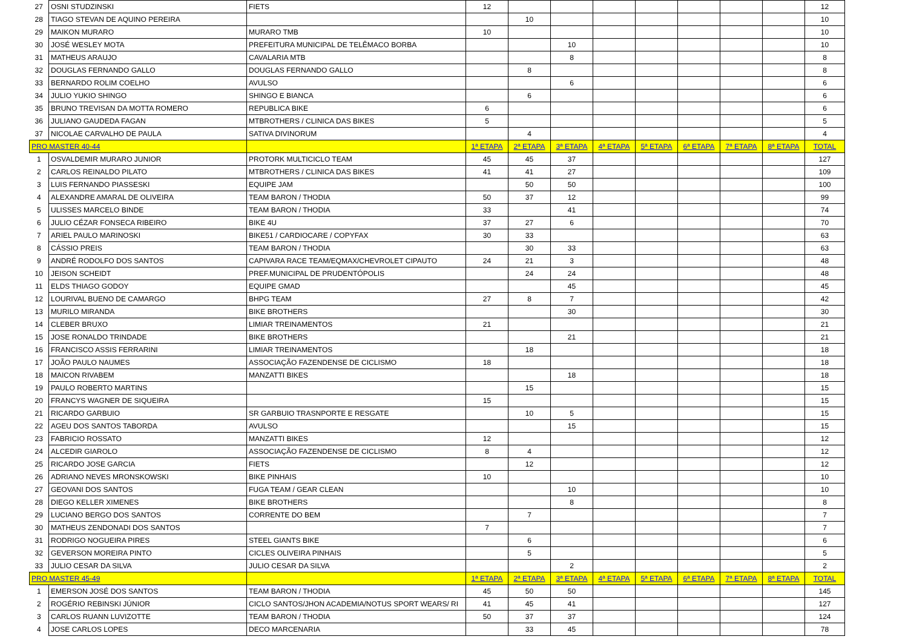| 27 | OSNI STUDZINSKI | FIETS | 12 | | | | | | | | 12 |
| 28 | TIAGO STEVAN DE AQUINO PEREIRA | | | 10 | | | | | | | 10 |
| 29 | MAIKON MURARO | MURARO TMB | 10 | | | | | | | | 10 |
| 30 | JOSÉ WESLEY MOTA | PREFEITURA MUNICIPAL DE TELÊMACO BORBA | | | 10 | | | | | | 10 |
| 31 | MATHEUS ARAUJO | CAVALARIA MTB | | | 8 | | | | | | 8 |
| 32 | DOUGLAS FERNANDO GALLO | DOUGLAS FERNANDO GALLO | | 8 | | | | | | | 8 |
| 33 | BERNARDO ROLIM COELHO | AVULSO | | | 6 | | | | | | 6 |
| 34 | JULIO YUKIO SHINGO | SHINGO E BIANCA | | 6 | | | | | | | 6 |
| 35 | BRUNO TREVISAN DA MOTTA ROMERO | REPUBLICA BIKE | 6 | | | | | | | | 6 |
| 36 | JULIANO GAUDEDA FAGAN | MTBROTHERS / CLINICA DAS BIKES | 5 | | | | | | | | 5 |
| 37 | NICOLAE CARVALHO DE PAULA | SATIVA DIVINORUM | | 4 | | | | | | | 4 |
| PRO MASTER 40-44 | | | 1ª ETAPA | 2ª ETAPA | 3ª ETAPA | 4ª ETAPA | 5ª ETAPA | 6ª ETAPA | 7ª ETAPA | 8ª ETAPA | TOTAL |
| 1 | OSVALDEMIR MURARO JUNIOR | PROTORK MULTICICLO TEAM | 45 | 45 | 37 | | | | | | 127 |
| 2 | CARLOS REINALDO PILATO | MTBROTHERS / CLINICA DAS BIKES | 41 | 41 | 27 | | | | | | 109 |
| 3 | LUIS FERNANDO PIASSESKI | EQUIPE JAM | | 50 | 50 | | | | | | 100 |
| 4 | ALEXANDRE AMARAL DE OLIVEIRA | TEAM BARON / THODIA | 50 | 37 | 12 | | | | | | 99 |
| 5 | ULISSES MARCELO BINDE | TEAM BARON / THODIA | 33 | | 41 | | | | | | 74 |
| 6 | JULIO CÉZAR FONSECA RIBEIRO | BIKE 4U | 37 | 27 | 6 | | | | | | 70 |
| 7 | ARIEL PAULO MARINOSKI | BIKE51 / CARDIOCARE / COPYFAX | 30 | 33 | | | | | | | 63 |
| 8 | CÁSSIO PREIS | TEAM BARON / THODIA | | 30 | 33 | | | | | | 63 |
| 9 | ANDRÉ RODOLFO DOS SANTOS | CAPIVARA RACE TEAM/EQMAX/CHEVROLET CIPAUTO | 24 | 21 | 3 | | | | | | 48 |
| 10 | JEISON SCHEIDT | PREF.MUNICIPAL DE PRUDENTÓPOLIS | | 24 | 24 | | | | | | 48 |
| 11 | ELDS THIAGO GODOY | EQUIPE GMAD | | | 45 | | | | | | 45 |
| 12 | LOURIVAL BUENO DE CAMARGO | BHPG TEAM | 27 | 8 | 7 | | | | | | 42 |
| 13 | MURILO MIRANDA | BIKE BROTHERS | | | 30 | | | | | | 30 |
| 14 | CLEBER BRUXO | LIMIAR TREINAMENTOS | 21 | | | | | | | | 21 |
| 15 | JOSE RONALDO TRINDADE | BIKE BROTHERS | | | 21 | | | | | | 21 |
| 16 | FRANCISCO ASSIS FERRARINI | LIMIAR TREINAMENTOS | | 18 | | | | | | | 18 |
| 17 | JOÃO PAULO NAUMES | ASSOCIAÇÃO FAZENDENSE DE CICLISMO | 18 | | | | | | | | 18 |
| 18 | MAICON RIVABEM | MANZATTI BIKES | | | 18 | | | | | | 18 |
| 19 | PAULO ROBERTO MARTINS | | | 15 | | | | | | | 15 |
| 20 | FRANCYS WAGNER DE SIQUEIRA | | 15 | | | | | | | | 15 |
| 21 | RICARDO GARBUIO | SR GARBUIO TRASNPORTE E RESGATE | | 10 | 5 | | | | | | 15 |
| 22 | AGEU DOS SANTOS TABORDA | AVULSO | | | 15 | | | | | | 15 |
| 23 | FABRICIO ROSSATO | MANZATTI BIKES | 12 | | | | | | | | 12 |
| 24 | ALCEDIR GIAROLO | ASSOCIAÇÃO FAZENDENSE DE CICLISMO | 8 | 4 | | | | | | | 12 |
| 25 | RICARDO JOSE GARCIA | FIETS | | 12 | | | | | | | 12 |
| 26 | ADRIANO NEVES MRONSKOWSKI | BIKE PINHAIS | 10 | | | | | | | | 10 |
| 27 | GEOVANI DOS SANTOS | FUGA TEAM / GEAR CLEAN | | | 10 | | | | | | 10 |
| 28 | DIEGO KELLER XIMENES | BIKE BROTHERS | | | 8 | | | | | | 8 |
| 29 | LUCIANO BERGO DOS SANTOS | CORRENTE DO BEM | | 7 | | | | | | | 7 |
| 30 | MATHEUS ZENDONADI DOS SANTOS | | 7 | | | | | | | | 7 |
| 31 | RODRIGO NOGUEIRA PIRES | STEEL GIANTS BIKE | | 6 | | | | | | | 6 |
| 32 | GEVERSON MOREIRA PINTO | CICLES OLIVEIRA PINHAIS | | 5 | | | | | | | 5 |
| 33 | JULIO CESAR DA SILVA | JULIO CESAR DA SILVA | | | 2 | | | | | | 2 |
| PRO MASTER 45-49 | | | 1ª ETAPA | 2ª ETAPA | 3ª ETAPA | 4ª ETAPA | 5ª ETAPA | 6ª ETAPA | 7ª ETAPA | 8ª ETAPA | TOTAL |
| 1 | EMERSON JOSÉ DOS SANTOS | TEAM BARON / THODIA | 45 | 50 | 50 | | | | | | 145 |
| 2 | ROGÉRIO REBINSKI JÚNIOR | CICLO SANTOS/JHON ACADEMIA/NOTUS SPORT WEARS/ RI | 41 | 45 | 41 | | | | | | 127 |
| 3 | CARLOS RUANN LUVIZOTTE | TEAM BARON / THODIA | 50 | 37 | 37 | | | | | | 124 |
| 4 | JOSE CARLOS LOPES | DECO MARCENARIA | | 33 | 45 | | | | | | 78 |